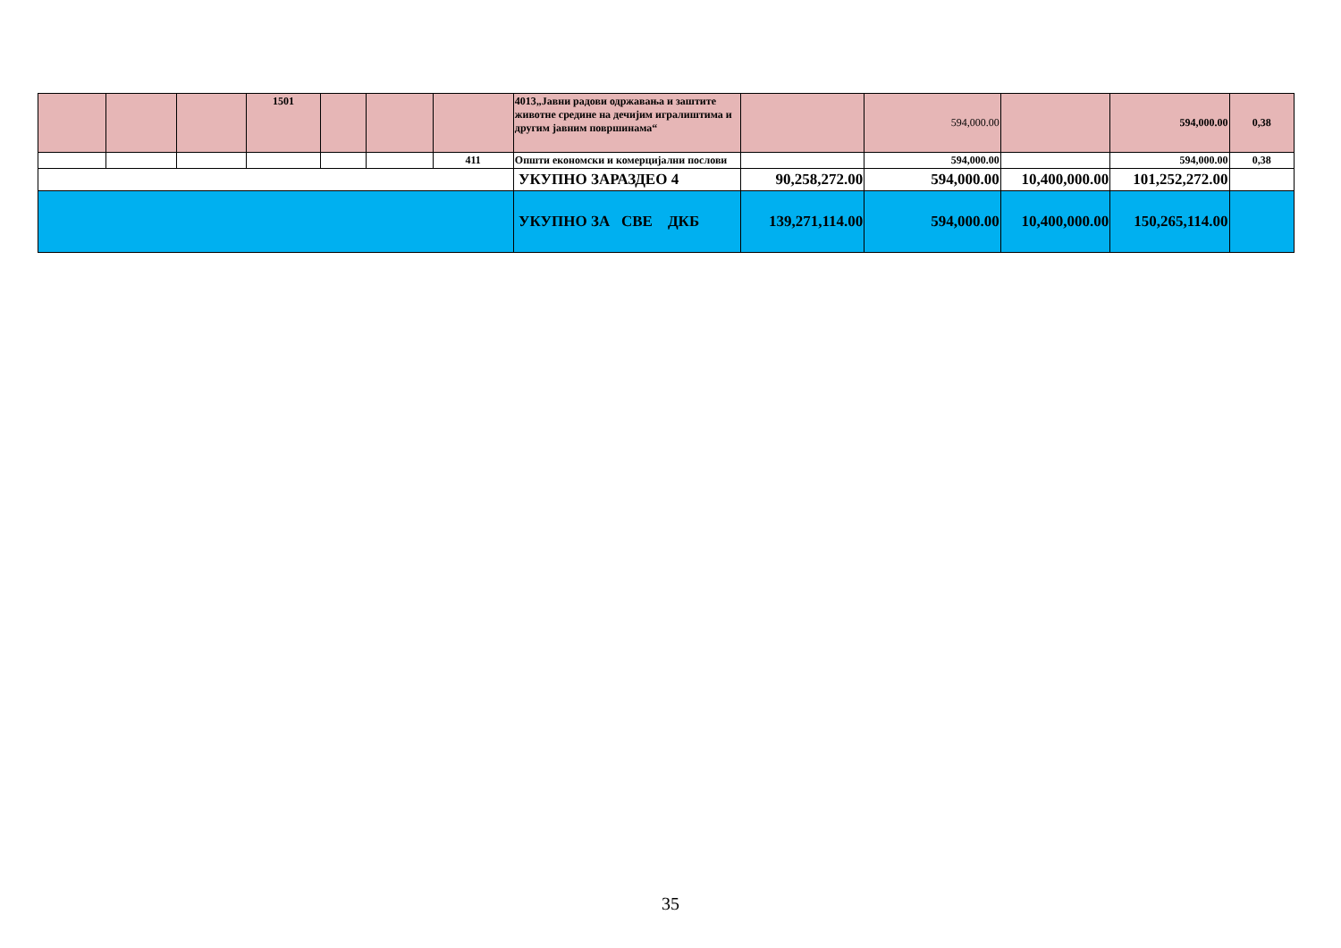| | | | 1501 | | | | 4013„Јавни радови одржавања и заштите животне средине на дечијим игралиштима и другим јавним површинама“ | | 594,000.00 | | 594,000.00 | 0,38 |
| | | | | | | 411 | Општи економски и комерцијални послови | | 594,000.00 | | 594,000.00 | 0,38 |
| | | | | | | | УКУПНО ЗАРАЗДЕО 4 | 90,258,272.00 | 594,000.00 | 10,400,000.00 | 101,252,272.00 | |
| | | | | | | | УКУПНО ЗА СВЕ ДКБ | 139,271,114.00 | 594,000.00 | 10,400,000.00 | 150,265,114.00 | |
35